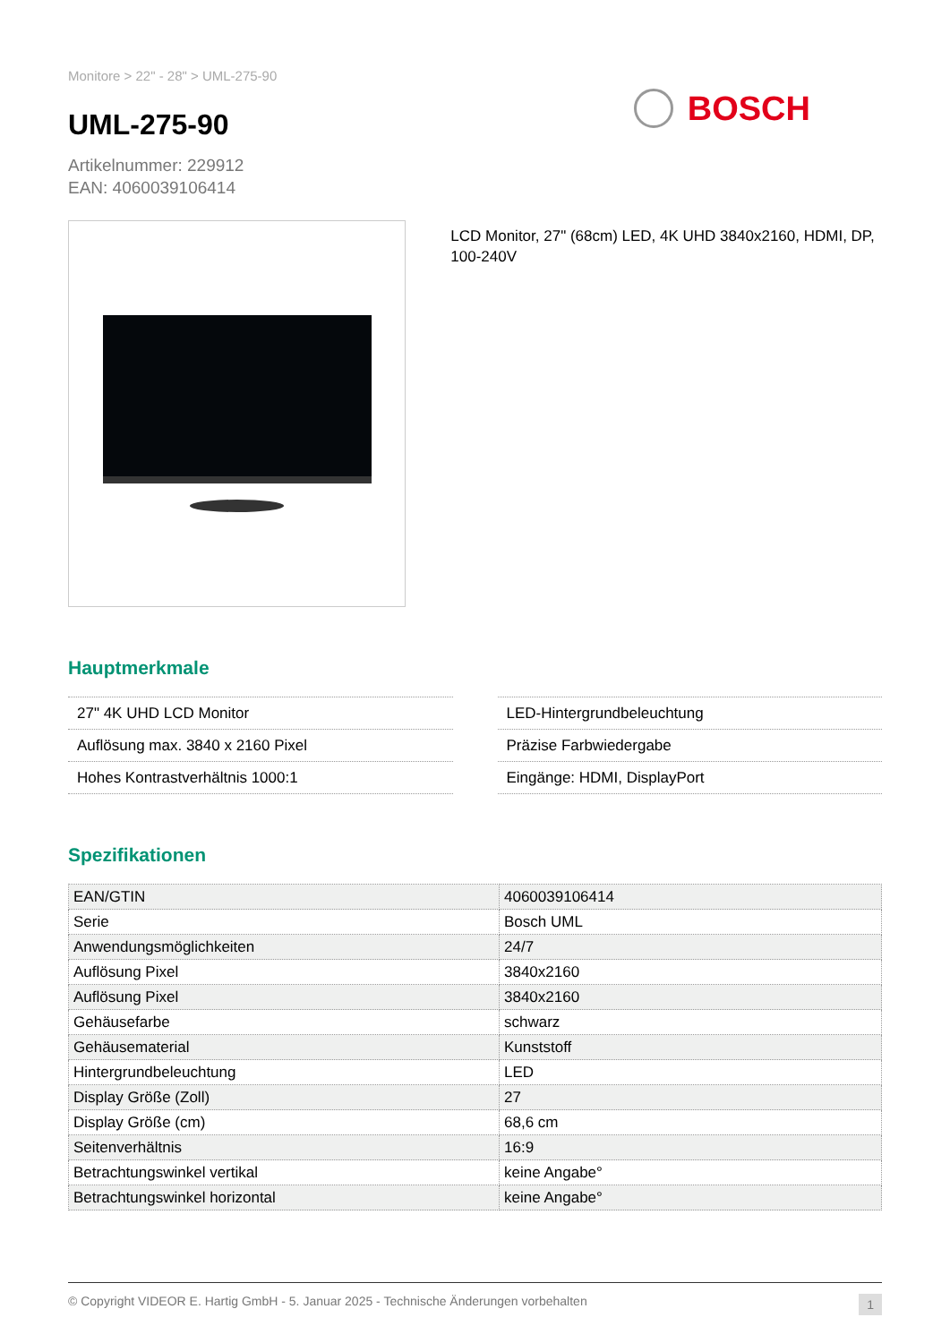Monitore > 22" - 28" > UML-275-90
UML-275-90
Artikelnummer: 229912
EAN: 4060039106414
BOSCH
LCD Monitor, 27" (68cm) LED, 4K UHD 3840x2160, HDMI, DP, 100-240V
Hauptmerkmale
27" 4K UHD LCD Monitor
Auflösung max. 3840 x 2160 Pixel
Hohes Kontrastverhältnis 1000:1
LED-Hintergrundbeleuchtung
Präzise Farbwiedergabe
Eingänge: HDMI, DisplayPort
Spezifikationen
| EAN/GTIN | 4060039106414 |
| Serie | Bosch UML |
| Anwendungsmöglichkeiten | 24/7 |
| Auflösung Pixel | 3840x2160 |
| Auflösung Pixel | 3840x2160 |
| Gehäusefarbe | schwarz |
| Gehäusematerial | Kunststoff |
| Hintergrundbeleuchtung | LED |
| Display Größe (Zoll) | 27 |
| Display Größe (cm) | 68,6 cm |
| Seitenverhältnis | 16:9 |
| Betrachtungswinkel vertikal | keine Angabe° |
| Betrachtungswinkel horizontal | keine Angabe° |
© Copyright VIDEOR E. Hartig GmbH - 5. Januar 2025 - Technische Änderungen vorbehalten 1